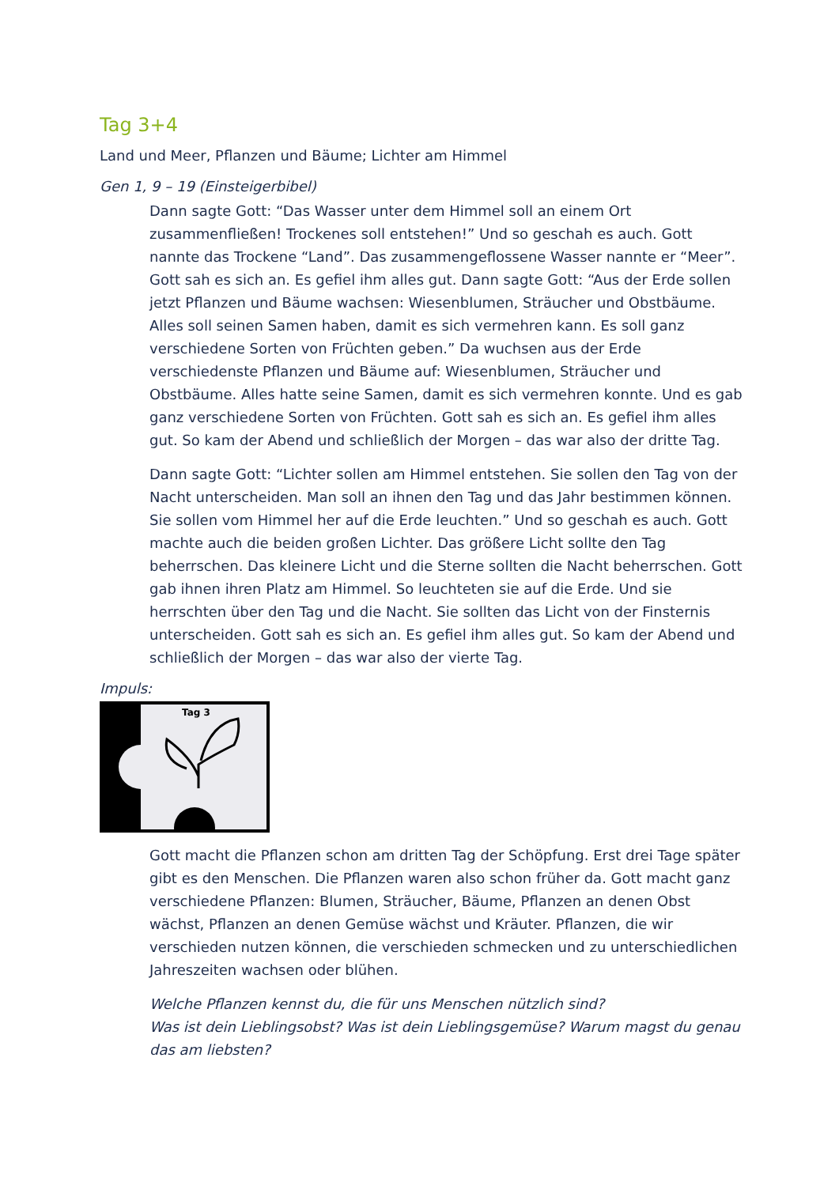Tag 3+4
Land und Meer, Pflanzen und Bäume; Lichter am Himmel
Gen 1, 9 – 19 (Einsteigerbibel)
Dann sagte Gott: “Das Wasser unter dem Himmel soll an einem Ort zusammenfließen! Trockenes soll entstehen!” Und so geschah es auch. Gott nannte das Trockene “Land”. Das zusammengeflossene Wasser nannte er “Meer”. Gott sah es sich an. Es gefiel ihm alles gut. Dann sagte Gott: “Aus der Erde sollen jetzt Pflanzen und Bäume wachsen: Wiesenblumen, Sträucher und Obstbäume. Alles soll seinen Samen haben, damit es sich vermehren kann. Es soll ganz verschiedene Sorten von Früchten geben.” Da wuchsen aus der Erde verschiedenste Pflanzen und Bäume auf: Wiesenblumen, Sträucher und Obstbäume. Alles hatte seine Samen, damit es sich vermehren konnte. Und es gab ganz verschiedene Sorten von Früchten. Gott sah es sich an. Es gefiel ihm alles gut. So kam der Abend und schließlich der Morgen – das war also der dritte Tag.
Dann sagte Gott: “Lichter sollen am Himmel entstehen. Sie sollen den Tag von der Nacht unterscheiden. Man soll an ihnen den Tag und das Jahr bestimmen können. Sie sollen vom Himmel her auf die Erde leuchten.” Und so geschah es auch. Gott machte auch die beiden großen Lichter. Das größere Licht sollte den Tag beherrschen. Das kleinere Licht und die Sterne sollten die Nacht beherrschen. Gott gab ihnen ihren Platz am Himmel. So leuchteten sie auf die Erde. Und sie herrschten über den Tag und die Nacht. Sie sollten das Licht von der Finsternis unterscheiden. Gott sah es sich an. Es gefiel ihm alles gut. So kam der Abend und schließlich der Morgen – das war also der vierte Tag.
Impuls:
Tag 3
Gott macht die Pflanzen schon am dritten Tag der Schöpfung. Erst drei Tage später gibt es den Menschen. Die Pflanzen waren also schon früher da. Gott macht ganz verschiedene Pflanzen: Blumen, Sträucher, Bäume, Pflanzen an denen Obst wächst, Pflanzen an denen Gemüse wächst und Kräuter. Pflanzen, die wir verschieden nutzen können, die verschieden schmecken und zu unterschiedlichen Jahreszeiten wachsen oder blühen.
Welche Pflanzen kennst du, die für uns Menschen nützlich sind?
Was ist dein Lieblingsobst? Was ist dein Lieblingsgemüse? Warum magst du genau das am liebsten?